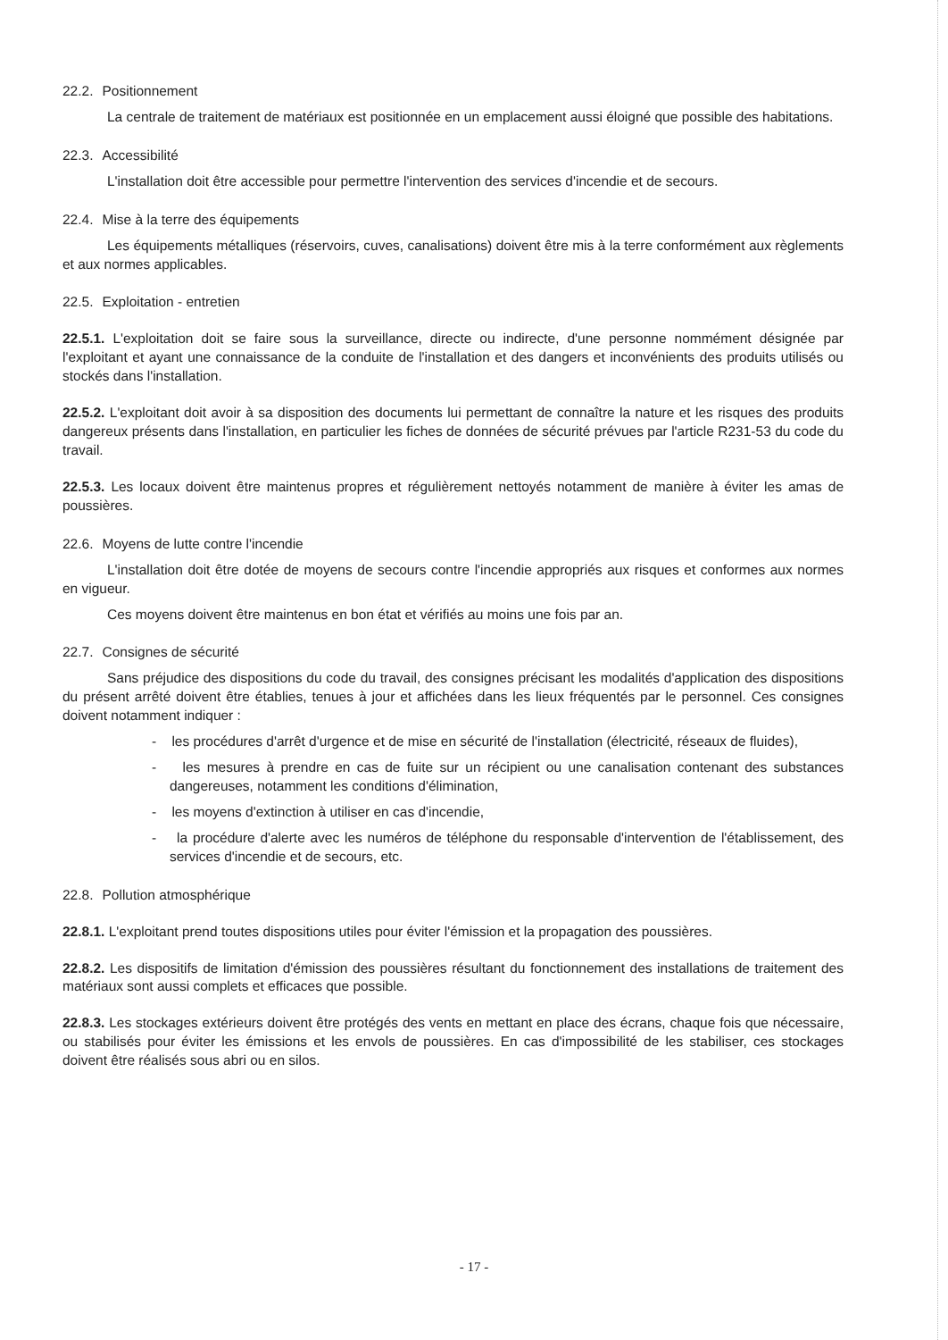22.2. Positionnement
La centrale de traitement de matériaux est positionnée en un emplacement aussi éloigné que possible des habitations.
22.3. Accessibilité
L'installation doit être accessible pour permettre l'intervention des services d'incendie et de secours.
22.4. Mise à la terre des équipements
Les équipements métalliques (réservoirs, cuves, canalisations) doivent être mis à la terre conformément aux règlements et aux normes applicables.
22.5. Exploitation - entretien
22.5.1. L'exploitation doit se faire sous la surveillance, directe ou indirecte, d'une personne nommément désignée par l'exploitant et ayant une connaissance de la conduite de l'installation et des dangers et inconvénients des produits utilisés ou stockés dans l'installation.
22.5.2. L'exploitant doit avoir à sa disposition des documents lui permettant de connaître la nature et les risques des produits dangereux présents dans l'installation, en particulier les fiches de données de sécurité prévues par l'article R231-53 du code du travail.
22.5.3. Les locaux doivent être maintenus propres et régulièrement nettoyés notamment de manière à éviter les amas de poussières.
22.6. Moyens de lutte contre l'incendie
L'installation doit être dotée de moyens de secours contre l'incendie appropriés aux risques et conformes aux normes en vigueur.
Ces moyens doivent être maintenus en bon état et vérifiés au moins une fois par an.
22.7. Consignes de sécurité
Sans préjudice des dispositions du code du travail, des consignes précisant les modalités d'application des dispositions du présent arrêté doivent être établies, tenues à jour et affichées dans les lieux fréquentés par le personnel. Ces consignes doivent notamment indiquer :
- les procédures d'arrêt d'urgence et de mise en sécurité de l'installation (électricité, réseaux de fluides),
- les mesures à prendre en cas de fuite sur un récipient ou une canalisation contenant des substances dangereuses, notamment les conditions d'élimination,
- les moyens d'extinction à utiliser en cas d'incendie,
- la procédure d'alerte avec les numéros de téléphone du responsable d'intervention de l'établissement, des services d'incendie et de secours, etc.
22.8. Pollution atmosphérique
22.8.1. L'exploitant prend toutes dispositions utiles pour éviter l'émission et la propagation des poussières.
22.8.2. Les dispositifs de limitation d'émission des poussières résultant du fonctionnement des installations de traitement des matériaux sont aussi complets et efficaces que possible.
22.8.3. Les stockages extérieurs doivent être protégés des vents en mettant en place des écrans, chaque fois que nécessaire, ou stabilisés pour éviter les émissions et les envols de poussières. En cas d'impossibilité de les stabiliser, ces stockages doivent être réalisés sous abri ou en silos.
- 17 -